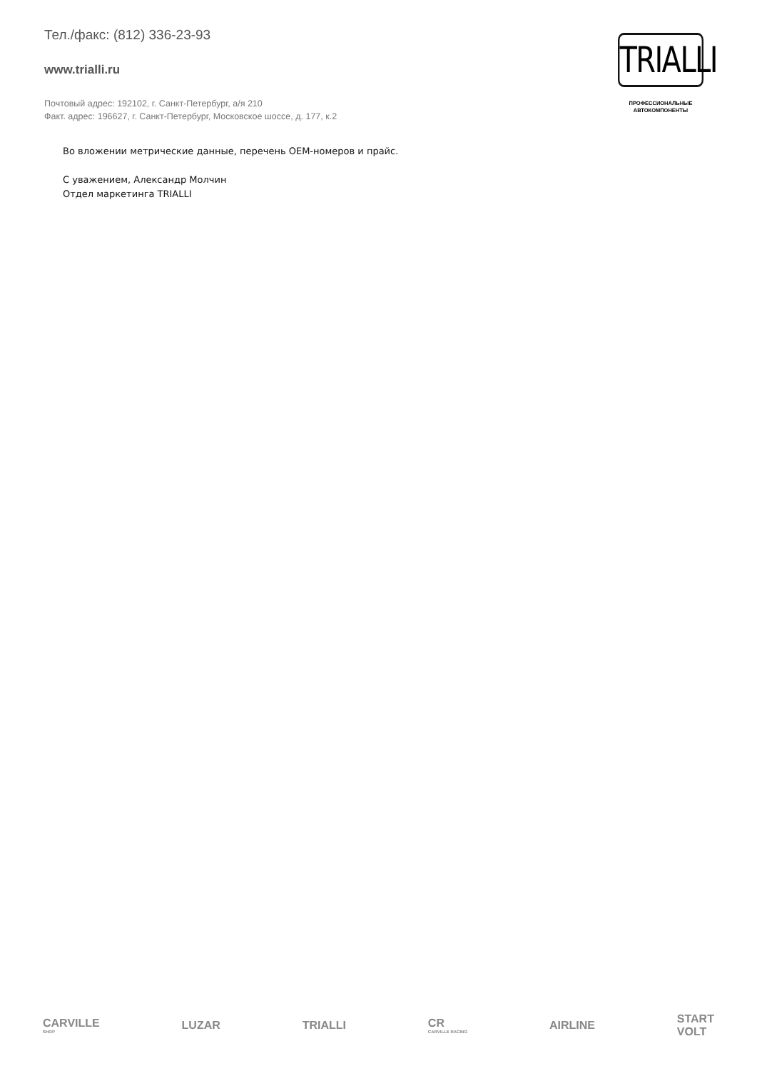Тел./факс: (812) 336-23-93
www.trialli.ru
Почтовый адрес: 192102, г. Санкт-Петербург, а/я 210
Факт. адрес: 196627, г. Санкт-Петербург, Московское шоссе, д. 177, к.2
TRIALLI
ПРОФЕССИОНАЛЬНЫЕ
АВТОКОМПОНЕНТЫ
Во вложении метрические данные, перечень OEM-номеров и прайс.
С уважением, Александр Молчин
Отдел маркетинга TRIALLI
CARVILLE
SHOP
LUZAR TRIALLI CR
CARVILLE RACING
AIRLINE
START
VOLT